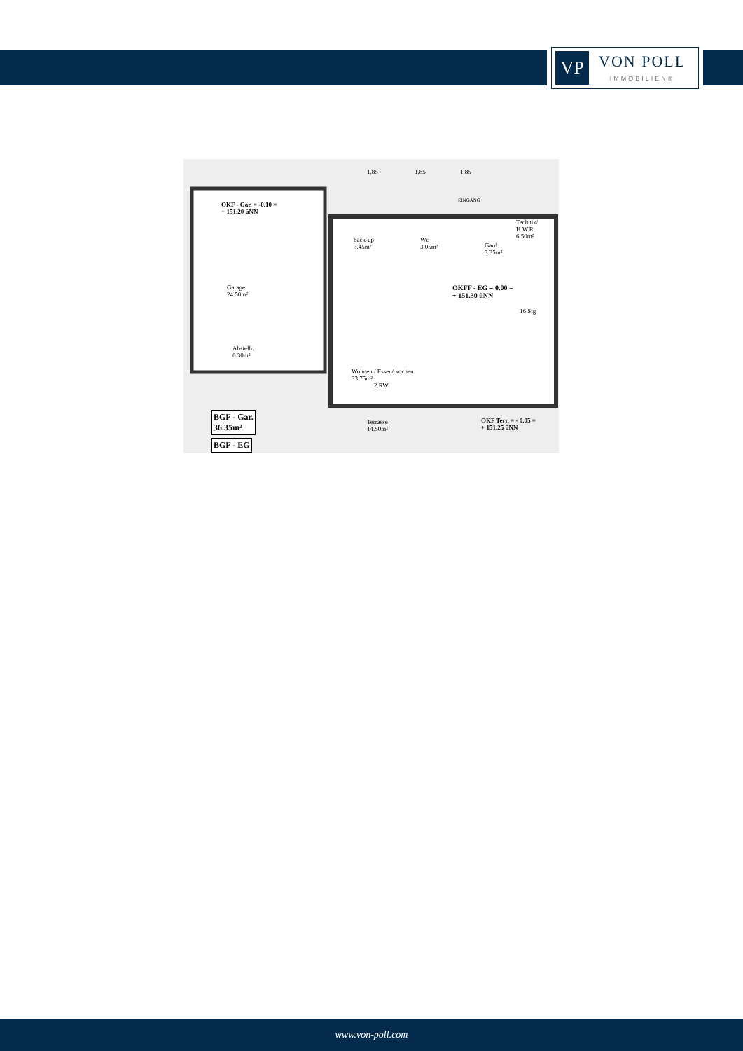VP
VON POLL
IMMOBILIEN®
OKF - Gar. = -0.10 =
+ 151.20 üNN
Garage
24.50m²
Abstellr.
6.30m²
back-up
3.45m²
Wc
3.05m²
Technik/
H.W.R.
6.50m²
Gard.
3.35m²
OKFF - EG = 0.00 =
+ 151.30 üNN
Wohnen / Essen/ kochen
33.75m²
2.RW
16 Stg
Terrasse
14.50m²
OKF Terr. = - 0.05 =
+ 151.25 üNN
BGF - Gar.
36.35m²
BGF - EG
1,85
1,85
1,85
EINGANG
www.von-poll.com